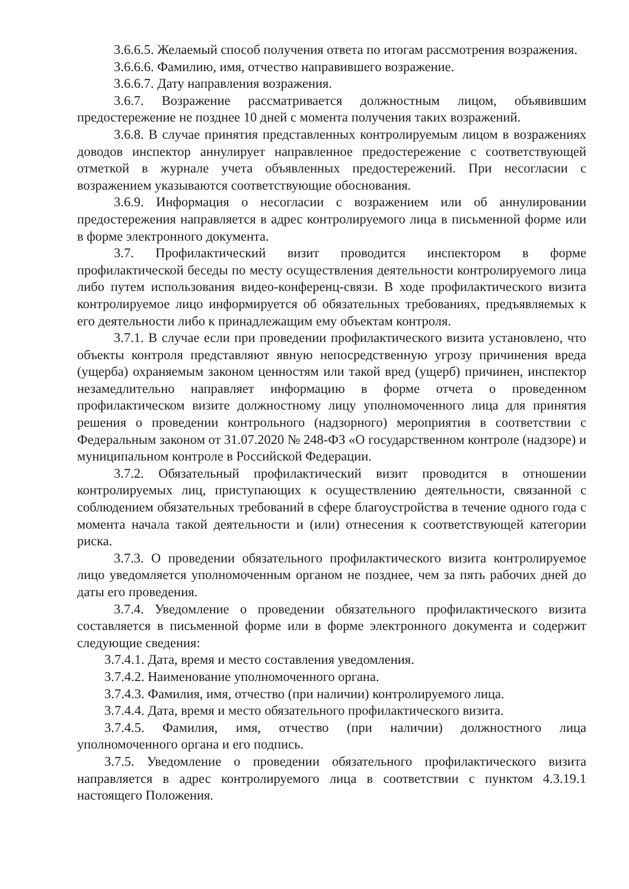3.6.6.5. Желаемый способ получения ответа по итогам рассмотрения возражения.
3.6.6.6. Фамилию, имя, отчество направившего возражение.
3.6.6.7. Дату направления возражения.
3.6.7. Возражение рассматривается должностным лицом, объявившим предостережение не позднее 10 дней с момента получения таких возражений.
3.6.8. В случае принятия представленных контролируемым лицом в возражениях доводов инспектор аннулирует направленное предостережение с соответствующей отметкой в журнале учета объявленных предостережений. При несогласии с возражением указываются соответствующие обоснования.
3.6.9. Информация о несогласии с возражением или об аннулировании предостережения направляется в адрес контролируемого лица в письменной форме или в форме электронного документа.
3.7. Профилактический визит проводится инспектором в форме профилактической беседы по месту осуществления деятельности контролируемого лица либо путем использования видео-конференц-связи. В ходе профилактического визита контролируемое лицо информируется об обязательных требованиях, предъявляемых к его деятельности либо к принадлежащим ему объектам контроля.
3.7.1. В случае если при проведении профилактического визита установлено, что объекты контроля представляют явную непосредственную угрозу причинения вреда (ущерба) охраняемым законом ценностям или такой вред (ущерб) причинен, инспектор незамедлительно направляет информацию в форме отчета о проведенном профилактическом визите должностному лицу уполномоченного лица для принятия решения о проведении контрольного (надзорного) мероприятия в соответствии с Федеральным законом от 31.07.2020 № 248-ФЗ «О государственном контроле (надзоре) и муниципальном контроле в Российской Федерации.
3.7.2. Обязательный профилактический визит проводится в отношении контролируемых лиц, приступающих к осуществлению деятельности, связанной с соблюдением обязательных требований в сфере благоустройства в течение одного года с момента начала такой деятельности и (или) отнесения к соответствующей категории риска.
3.7.3. О проведении обязательного профилактического визита контролируемое лицо уведомляется уполномоченным органом не позднее, чем за пять рабочих дней до даты его проведения.
3.7.4. Уведомление о проведении обязательного профилактического визита составляется в письменной форме или в форме электронного документа и содержит следующие сведения:
3.7.4.1. Дата, время и место составления уведомления.
3.7.4.2. Наименование уполномоченного органа.
3.7.4.3. Фамилия, имя, отчество (при наличии) контролируемого лица.
3.7.4.4. Дата, время и место обязательного профилактического визита.
3.7.4.5. Фамилия, имя, отчество (при наличии) должностного лица уполномоченного органа и его подпись.
3.7.5. Уведомление о проведении обязательного профилактического визита направляется в адрес контролируемого лица в соответствии с пунктом 4.3.19.1 настоящего Положения.